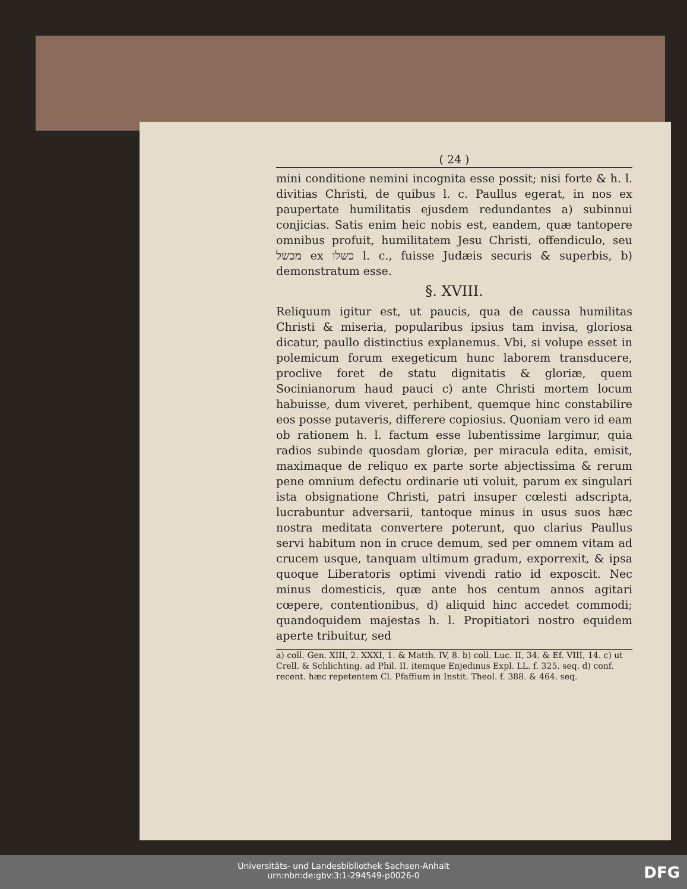( 24 )
mini conditione nemini incognita esse possit; nisi forte & h. l. divitias Christi, de quibus l. c. Paullus egerat, in nos ex paupertate humilitatis ejusdem redundantes a) subinnui conjicias. Satis enim heic nobis est, eandem, quæ tantopere omnibus profuit, humilitatem Jesu Christi, offendiculo, seu מכשל ex כשלו l. c., fuisse Judæis securis & superbis, b) demonstratum esse.
§. XVIII.
Reliquum igitur est, ut paucis, qua de caussa humilitas Christi & miseria, popularibus ipsius tam invisa, gloriosa dicatur, paullo distinctius explanemus. Vbi, si volupe esset in polemicum forum exegeticum hunc laborem transducere, proclive foret de statu dignitatis & gloriæ, quem Socinianorum haud pauci c) ante Christi mortem locum habuisse, dum viveret, perhibent, quemque hinc constabilire eos posse putaveris, differere copiosius. Quoniam vero id eam ob rationem h. l. factum esse lubentissime largimur, quia radios subinde quosdam gloriæ, per miracula edita, emisit, maximaque de reliquo ex parte sorte abjectissima & rerum pene omnium defectu ordinarie uti voluit, parum ex singulari ista obsignatione Christi, patri insuper cœlesti adscripta, lucrabuntur adversarii, tantoque minus in usus suos hæc nostra meditata convertere poterunt, quo clarius Paullus servi habitum non in cruce demum, sed per omnem vitam ad crucem usque, tanquam ultimum gradum, exporrexit, & ipsa quoque Liberatoris optimi vivendi ratio id exposcit. Nec minus domesticis, quæ ante hos centum annos agitari cœpere, contentionibus, d) aliquid hinc accedet commodi; quandoquidem majestas h. l. Propitiatori nostro equidem aperte tribuitur, sed
a) coll. Gen. XIII, 2. XXXI, 1. & Matth. IV, 8. b) coll. Luc. II, 34. & Ef. VIII, 14. c) ut Crell. & Schlichting. ad Phil. II. itemque Enjedinus Expl. LL. f. 325. seq. d) conf. recent. hæc repetentem Cl. Pfaffium in Instit. Theol. f. 388. & 464. seq.
Universitäts- und Landesbibliothek Sachsen-Anhalt
urn:nbn:de:gbv:3:1-294549-p0026-0
DFG